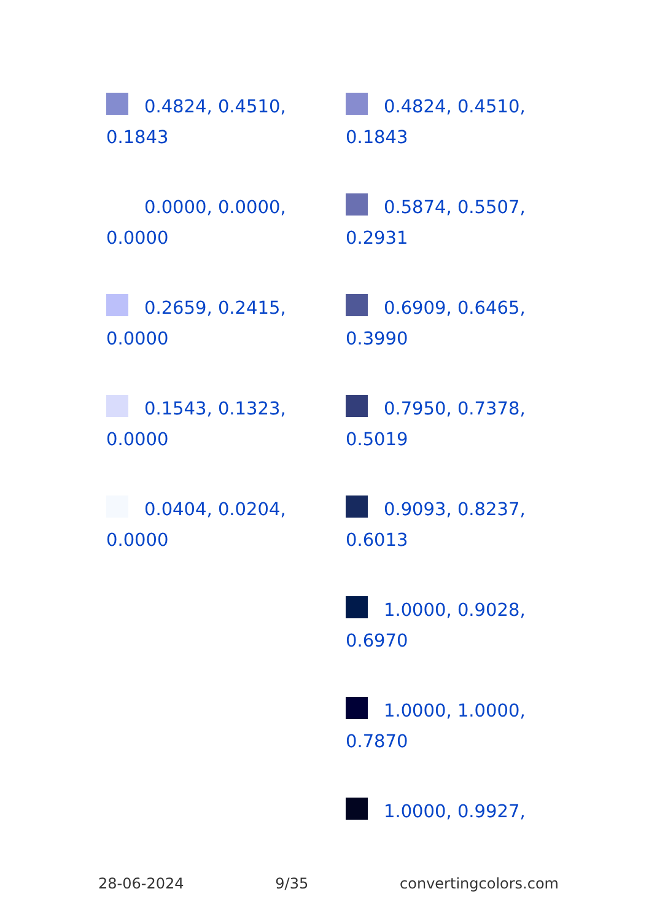0.4824, 0.4510, 0.1843
0.0000, 0.0000, 0.0000
0.2659, 0.2415, 0.0000
0.1543, 0.1323, 0.0000
0.0404, 0.0204, 0.0000
0.4824, 0.4510, 0.1843
0.5874, 0.5507, 0.2931
0.6909, 0.6465, 0.3990
0.7950, 0.7378, 0.5019
0.9093, 0.8237, 0.6013
1.0000, 0.9028, 0.6970
1.0000, 1.0000, 0.7870
1.0000, 0.9927,
28-06-2024 9/35 convertingcolors.com